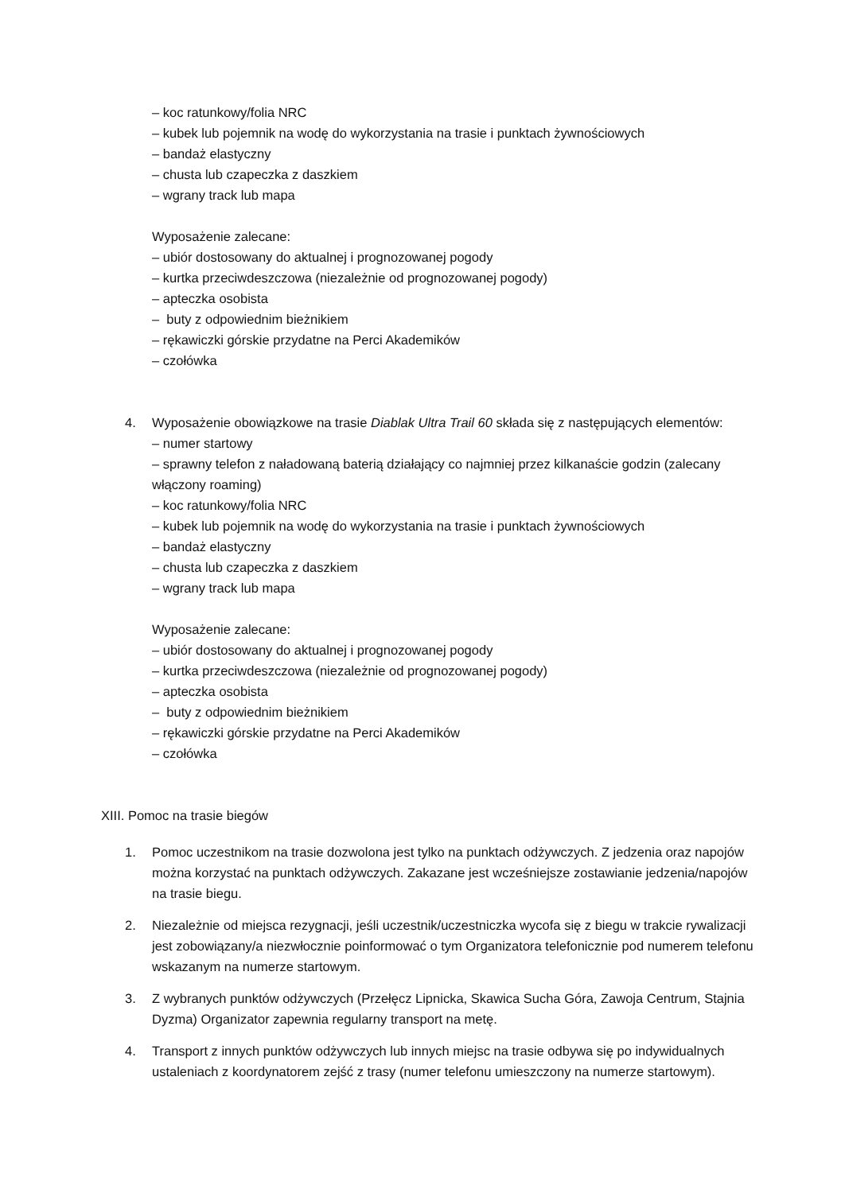– koc ratunkowy/folia NRC
– kubek lub pojemnik na wodę do wykorzystania na trasie i punktach żywnościowych
– bandaż elastyczny
– chusta lub czapeczka z daszkiem
– wgrany track lub mapa
Wyposażenie zalecane:
– ubiór dostosowany do aktualnej i prognozowanej pogody
– kurtka przeciwdeszczowa (niezależnie od prognozowanej pogody)
– apteczka osobista
– buty z odpowiednim bieżnikiem
– rękawiczki górskie przydatne na Perci Akademików
– czołówka
4. Wyposażenie obowiązkowe na trasie Diablak Ultra Trail 60 składa się z następujących elementów:
– numer startowy
– sprawny telefon z naładowaną baterią działający co najmniej przez kilkanaście godzin (zalecany włączony roaming)
– koc ratunkowy/folia NRC
– kubek lub pojemnik na wodę do wykorzystania na trasie i punktach żywnościowych
– bandaż elastyczny
– chusta lub czapeczka z daszkiem
– wgrany track lub mapa
Wyposażenie zalecane:
– ubiór dostosowany do aktualnej i prognozowanej pogody
– kurtka przeciwdeszczowa (niezależnie od prognozowanej pogody)
– apteczka osobista
– buty z odpowiednim bieżnikiem
– rękawiczki górskie przydatne na Perci Akademików
– czołówka
XIII. Pomoc na trasie biegów
1. Pomoc uczestnikom na trasie dozwolona jest tylko na punktach odżywczych. Z jedzenia oraz napojów można korzystać na punktach odżywczych. Zakazane jest wcześniejsze zostawianie jedzenia/napojów na trasie biegu.
2. Niezależnie od miejsca rezygnacji, jeśli uczestnik/uczestniczka wycofa się z biegu w trakcie rywalizacji jest zobowiązany/a niezwłocznie poinformować o tym Organizatora telefonicznie pod numerem telefonu wskazanym na numerze startowym.
3. Z wybranych punktów odżywczych (Przełęcz Lipnicka, Skawica Sucha Góra, Zawoja Centrum, Stajnia Dyzma) Organizator zapewnia regularny transport na metę.
4. Transport z innych punktów odżywczych lub innych miejsc na trasie odbywa się po indywidualnych ustaleniach z koordynatorem zejść z trasy (numer telefonu umieszczony na numerze startowym).